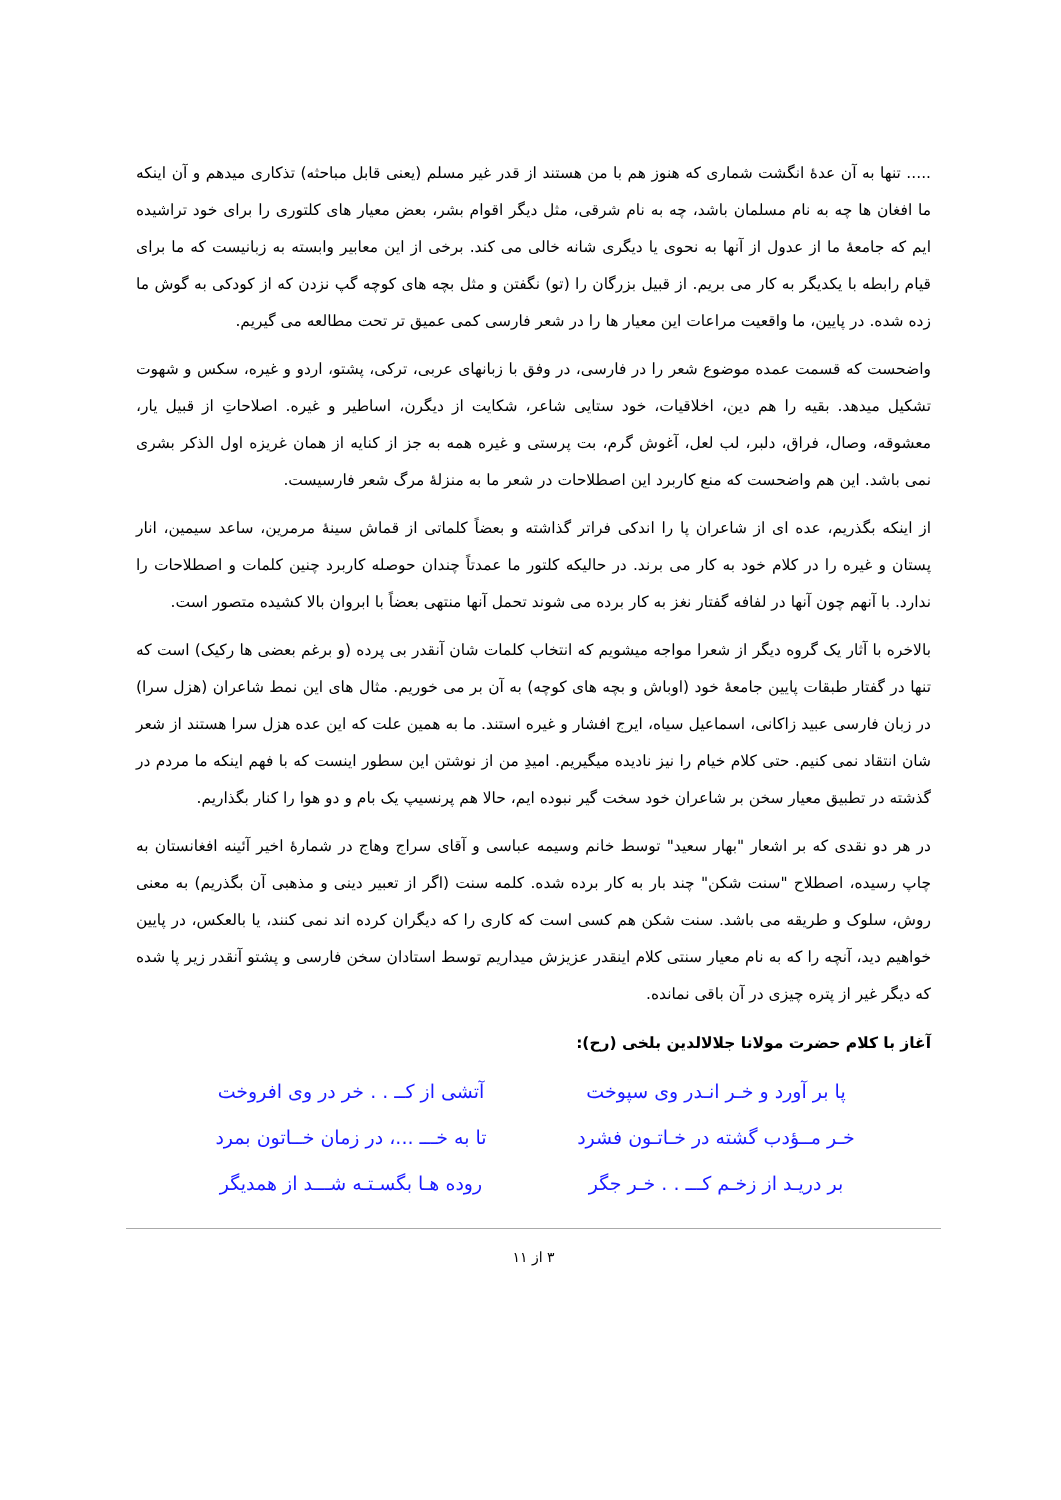..... تنها به آن عدۀ انگشت شماری که هنوز هم با من هستند از قدر غیر مسلم (یعنی قابل مباحثه) تذکاری میدهم و آن اینکه ما افغان ها چه به نام مسلمان باشد، چه به نام شرقی، مثل دیگر اقوام بشر، بعض معیار های کلتوری را برای خود تراشیده ایم که جامعۀ ما از عدول از آنها به نحوی یا دیگری شانه خالی می کند. برخی از این معابیر وابسته به زبانیست که ما برای قیام رابطه با یکدیگر به کار می بریم. از قبیل بزرگان را (تو) نگفتن و مثل بچه های کوچه گپ نزدن که از کودکی به گوش ما زده شده. در پایین، ما واقعیت مراعات این معیار ها را در شعر فارسی کمی عمیق تر تحت مطالعه می گیریم.
واضحست که قسمت عمده موضوع شعر را در فارسی، در وفق با زبانهای عربی، ترکی، پشتو، اردو و غیره، سکس و شهوت تشکیل میدهد. بقیه را هم دین، اخلاقیات، خود ستایی شاعر، شکایت از دیگرن، اساطیر و غیره. اصلاحاتِ از قبیل یار، معشوقه، وصال، فراق، دلبر، لب لعل، آغوش گرم، بت پرستی و غیره همه به جز از کنایه از همان غریزه اول الذکر بشری نمی باشد. این هم واضحست که منع کاربرد این اصطلاحات در شعر ما به منزلۀ مرگ شعر فارسیست.
از اینکه بگذریم، عده ای از شاعران پا را اندکی فراتر گذاشته و بعضاً کلماتی از قماش سینۀ مرمرین، ساعد سیمین، انار پستان و غیره را در کلام خود به کار می برند. در حالیکه کلتور ما عمدتاً چندان حوصله کاربرد چنین کلمات و اصطلاحات را ندارد. با آنهم چون آنها در لفافه گفتار نغز به کار برده می شوند تحمل آنها منتهی بعضاً با ابروان بالا کشیده متصور است.
بالاخره با آثار یک گروه دیگر از شعرا مواجه میشویم که انتخاب کلمات شان آنقدر بی پرده (و برغم بعضی ها رکیک) است که تنها در گفتار طبقات پایین جامعۀ خود (اوباش و بچه های کوچه) به آن بر می خوریم. مثال های این نمط شاعران (هزل سرا) در زبان فارسی عبید زاکانی، اسماعیل سیاه، ایرج افشار و غیره استند. ما به همین علت که این عده هزل سرا هستند از شعر شان انتقاد نمی کنیم. حتی کلام خیام را نیز نادیده میگیریم. امیدِ من از نوشتن این سطور اینست که با فهم اینکه ما مردم در گذشته در تطبیق معیار سخن بر شاعران خود سخت گیر نبوده ایم، حالا هم پرنسیپ یک بام و دو هوا را کنار بگذاریم.
در هر دو نقدی که بر اشعار "بهار سعید" توسط خانم وسیمه عباسی و آقای سراج وهاج در شمارۀ اخیر آئینه افغانستان به چاپ رسیده، اصطلاح "سنت شکن" چند بار به کار برده شده. کلمه سنت (اگر از تعبیر دینی و مذهبی آن بگذریم) به معنی روش، سلوک و طریقه می باشد. سنت شکن هم کسی است که کاری را که دیگران کرده اند نمی کنند، یا بالعکس، در پایین خواهیم دید، آنچه را که به نام معیار سنتی کلام اینقدر عزیزش میداریم توسط استادان سخن فارسی و پشتو آنقدر زیر پا شده که دیگر غیر از پتره چیزی در آن باقی نمانده.
آغاز با کلام حضرت مولانا جلالالدین بلخی (رح):
پا بر آورد و خـر انـدر وی سپوخت آتشی از کــ . . خر در وی افروخت
خـر مــؤدب گشته در خـاتـون فشرد تا به خـــ ...، در زمان خــاتون بمرد
بر دریـد از زخـم کـــ . . خـر جگر روده هـا بگسـتـه شـــد از همدیگر
۳ از ۱۱